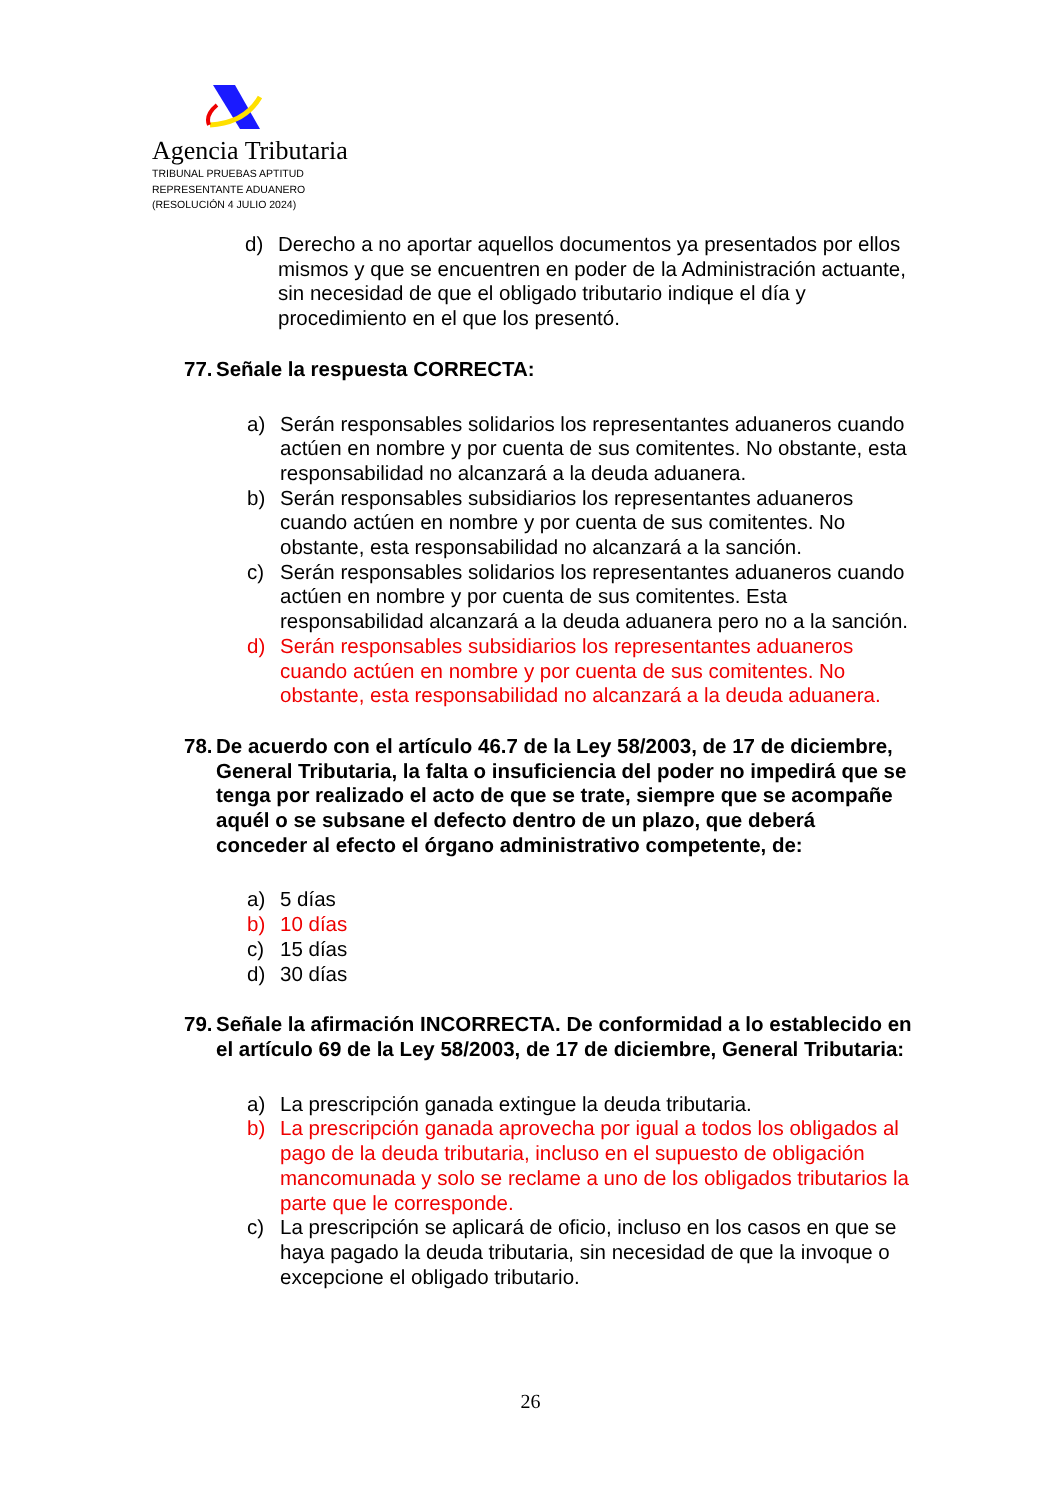Agencia Tributaria
TRIBUNAL PRUEBAS APTITUD
REPRESENTANTE ADUANERO
(RESOLUCIÓN 4 JULIO 2024)
d) Derecho a no aportar aquellos documentos ya presentados por ellos mismos y que se encuentren en poder de la Administración actuante, sin necesidad de que el obligado tributario indique el día y procedimiento en el que los presentó.
77. Señale la respuesta CORRECTA:
a) Serán responsables solidarios los representantes aduaneros cuando actúen en nombre y por cuenta de sus comitentes. No obstante, esta responsabilidad no alcanzará a la deuda aduanera.
b) Serán responsables subsidiarios los representantes aduaneros cuando actúen en nombre y por cuenta de sus comitentes. No obstante, esta responsabilidad no alcanzará a la sanción.
c) Serán responsables solidarios los representantes aduaneros cuando actúen en nombre y por cuenta de sus comitentes. Esta responsabilidad alcanzará a la deuda aduanera pero no a la sanción.
d) Serán responsables subsidiarios los representantes aduaneros cuando actúen en nombre y por cuenta de sus comitentes. No obstante, esta responsabilidad no alcanzará a la deuda aduanera.
78. De acuerdo con el artículo 46.7 de la Ley 58/2003, de 17 de diciembre, General Tributaria, la falta o insuficiencia del poder no impedirá que se tenga por realizado el acto de que se trate, siempre que se acompañe aquél o se subsane el defecto dentro de un plazo, que deberá conceder al efecto el órgano administrativo competente, de:
a) 5 días
b) 10 días
c) 15 días
d) 30 días
79. Señale la afirmación INCORRECTA. De conformidad a lo establecido en el artículo 69 de la Ley 58/2003, de 17 de diciembre, General Tributaria:
a) La prescripción ganada extingue la deuda tributaria.
b) La prescripción ganada aprovecha por igual a todos los obligados al pago de la deuda tributaria, incluso en el supuesto de obligación mancomunada y solo se reclame a uno de los obligados tributarios la parte que le corresponde.
c) La prescripción se aplicará de oficio, incluso en los casos en que se haya pagado la deuda tributaria, sin necesidad de que la invoque o excepcione el obligado tributario.
26